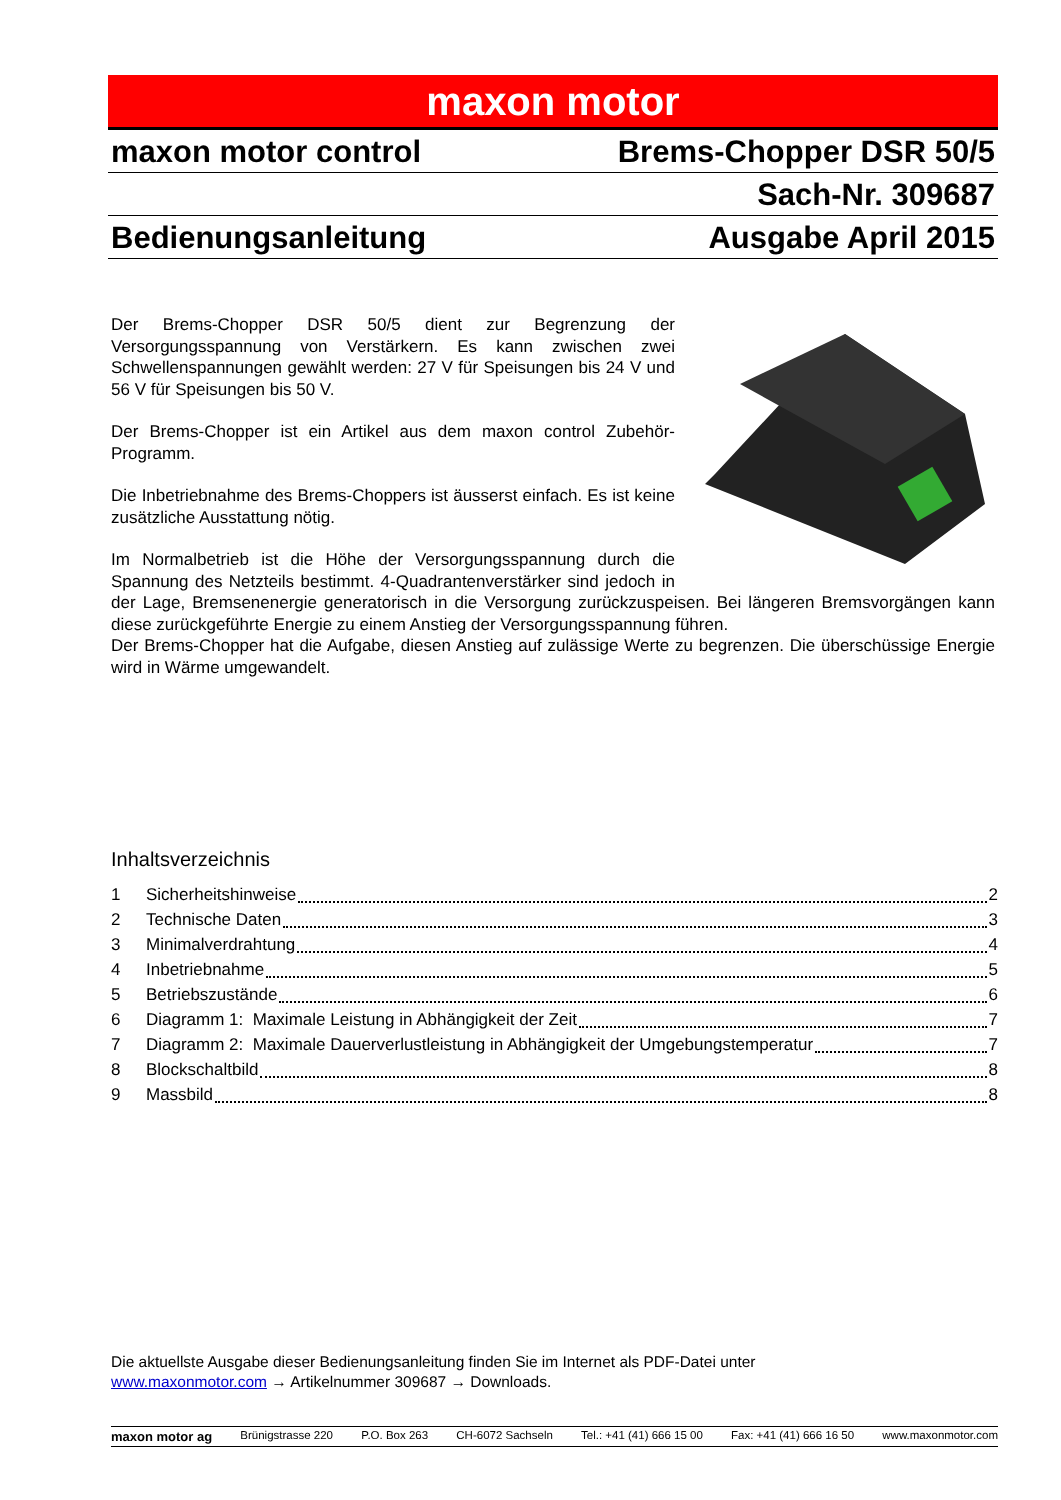maxon motor
maxon motor control Brems-Chopper DSR 50/5
Sach-Nr. 309687
Bedienungsanleitung Ausgabe April 2015
Der Brems-Chopper DSR 50/5 dient zur Begrenzung der Versorgungsspannung von Verstärkern. Es kann zwischen zwei Schwellenspannungen gewählt werden: 27 V für Speisungen bis 24 V und 56 V für Speisungen bis 50 V.
Der Brems-Chopper ist ein Artikel aus dem maxon control Zubehör-Programm.
Die Inbetriebnahme des Brems-Choppers ist äusserst einfach. Es ist keine zusätzliche Ausstattung nötig.
Im Normalbetrieb ist die Höhe der Versorgungsspannung durch die Spannung des Netzteils bestimmt. 4-Quadrantenverstärker sind jedoch in der Lage, Bremsenenergie generatorisch in die Versorgung zurückzuspeisen. Bei längeren Bremsvorgängen kann diese zurückgeführte Energie zu einem Anstieg der Versorgungsspannung führen.
Der Brems-Chopper hat die Aufgabe, diesen Anstieg auf zulässige Werte zu begrenzen. Die überschüssige Energie wird in Wärme umgewandelt.
Inhaltsverzeichnis
1 Sicherheitshinweise 2
2 Technische Daten 3
3 Minimalverdrahtung 4
4 Inbetriebnahme 5
5 Betriebszustände 6
6 Diagramm 1: Maximale Leistung in Abhängigkeit der Zeit 7
7 Diagramm 2: Maximale Dauerverlustleistung in Abhängigkeit der Umgebungstemperatur 7
8 Blockschaltbild 8
9 Massbild 8
Die aktuellste Ausgabe dieser Bedienungsanleitung finden Sie im Internet als PDF-Datei unter
www.maxonmotor.com → Artikelnummer 309687 → Downloads.
maxon motor ag Brünigstrasse 220 P.O. Box 263 CH-6072 Sachseln Tel.: +41 (41) 666 15 00 Fax: +41 (41) 666 16 50 www.maxonmotor.com